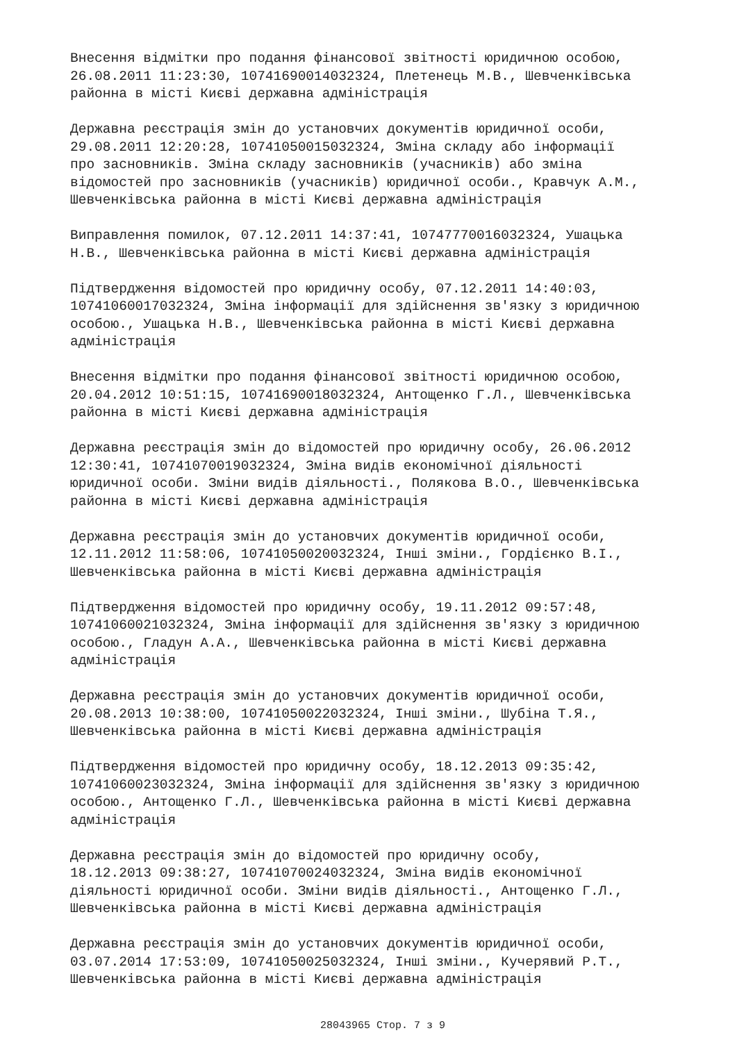Внесення відмітки про подання фінансової звітності юридичною особою, 26.08.2011 11:23:30, 10741690014032324, Плетенець М.В., Шевченківська районна в місті Києві державна адміністрація
Державна реєстрація змін до установчих документів юридичної особи, 29.08.2011 12:20:28, 10741050015032324, Зміна складу або інформації про засновників. Зміна складу засновників (учасників) або зміна відомостей про засновників (учасників) юридичної особи., Кравчук А.М., Шевченківська районна в місті Києві державна адміністрація
Виправлення помилок, 07.12.2011 14:37:41, 10747770016032324, Ушацька Н.В., Шевченківська районна в місті Києві державна адміністрація
Підтвердження відомостей про юридичну особу, 07.12.2011 14:40:03, 10741060017032324, Зміна інформації для здійснення зв'язку з юридичною особою., Ушацька Н.В., Шевченківська районна в місті Києві державна адміністрація
Внесення відмітки про подання фінансової звітності юридичною особою, 20.04.2012 10:51:15, 10741690018032324, Антощенко Г.Л., Шевченківська районна в місті Києві державна адміністрація
Державна реєстрація змін до відомостей про юридичну особу, 26.06.2012 12:30:41, 10741070019032324, Зміна видів економічної діяльності юридичної особи. Зміни видів діяльності., Полякова В.О., Шевченківська районна в місті Києві державна адміністрація
Державна реєстрація змін до установчих документів юридичної особи, 12.11.2012 11:58:06, 10741050020032324, Інші зміни., Гордієнко В.І., Шевченківська районна в місті Києві державна адміністрація
Підтвердження відомостей про юридичну особу, 19.11.2012 09:57:48, 10741060021032324, Зміна інформації для здійснення зв'язку з юридичною особою., Гладун А.А., Шевченківська районна в місті Києві державна адміністрація
Державна реєстрація змін до установчих документів юридичної особи, 20.08.2013 10:38:00, 10741050022032324, Інші зміни., Шубіна Т.Я., Шевченківська районна в місті Києві державна адміністрація
Підтвердження відомостей про юридичну особу, 18.12.2013 09:35:42, 10741060023032324, Зміна інформації для здійснення зв'язку з юридичною особою., Антощенко Г.Л., Шевченківська районна в місті Києві державна адміністрація
Державна реєстрація змін до відомостей про юридичну особу, 18.12.2013 09:38:27, 10741070024032324, Зміна видів економічної діяльності юридичної особи. Зміни видів діяльності., Антощенко Г.Л., Шевченківська районна в місті Києві державна адміністрація
Державна реєстрація змін до установчих документів юридичної особи, 03.07.2014 17:53:09, 10741050025032324, Інші зміни., Кучерявий Р.Т., Шевченківська районна в місті Києві державна адміністрація
28043965 Стор. 7 з 9